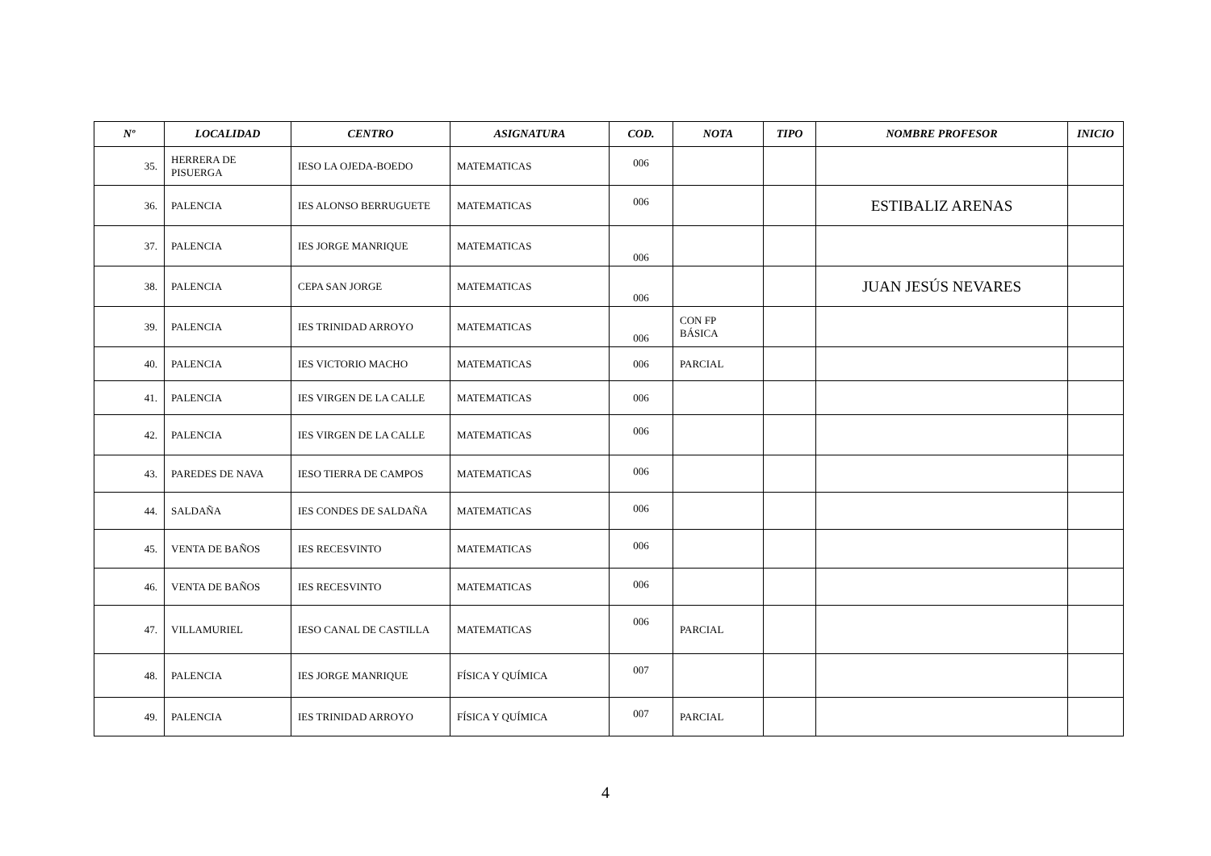| Nº | LOCALIDAD | CENTRO | ASIGNATURA | COD. | NOTA | TIPO | NOMBRE PROFESOR | INICIO |
| --- | --- | --- | --- | --- | --- | --- | --- | --- |
| 35. | HERRERA DE PISUERGA | IESO LA OJEDA-BOEDO | MATEMATICAS | 006 | | | | |
| 36. | PALENCIA | IES ALONSO BERRUGUETE | MATEMATICAS | 006 | | | ESTIBALIZ ARENAS | |
| 37. | PALENCIA | IES JORGE MANRIQUE | MATEMATICAS | 006 | | | | |
| 38. | PALENCIA | CEPA SAN JORGE | MATEMATICAS | 006 | | | JUAN JESÚS NEVARES | |
| 39. | PALENCIA | IES TRINIDAD ARROYO | MATEMATICAS | 006 | CON FP BÁSICA | | | |
| 40. | PALENCIA | IES VICTORIO MACHO | MATEMATICAS | 006 | PARCIAL | | | |
| 41. | PALENCIA | IES VIRGEN DE LA CALLE | MATEMATICAS | 006 | | | | |
| 42. | PALENCIA | IES VIRGEN DE LA CALLE | MATEMATICAS | 006 | | | | |
| 43. | PAREDES DE NAVA | IESO TIERRA DE CAMPOS | MATEMATICAS | 006 | | | | |
| 44. | SALDAÑA | IES CONDES DE SALDAÑA | MATEMATICAS | 006 | | | | |
| 45. | VENTA DE BAÑOS | IES RECESVINTO | MATEMATICAS | 006 | | | | |
| 46. | VENTA DE BAÑOS | IES RECESVINTO | MATEMATICAS | 006 | | | | |
| 47. | VILLAMURIEL | IESO CANAL DE CASTILLA | MATEMATICAS | 006 | PARCIAL | | | |
| 48. | PALENCIA | IES JORGE MANRIQUE | FÍSICA Y QUÍMICA | 007 | | | | |
| 49. | PALENCIA | IES TRINIDAD ARROYO | FÍSICA Y QUÍMICA | 007 | PARCIAL | | | |
4